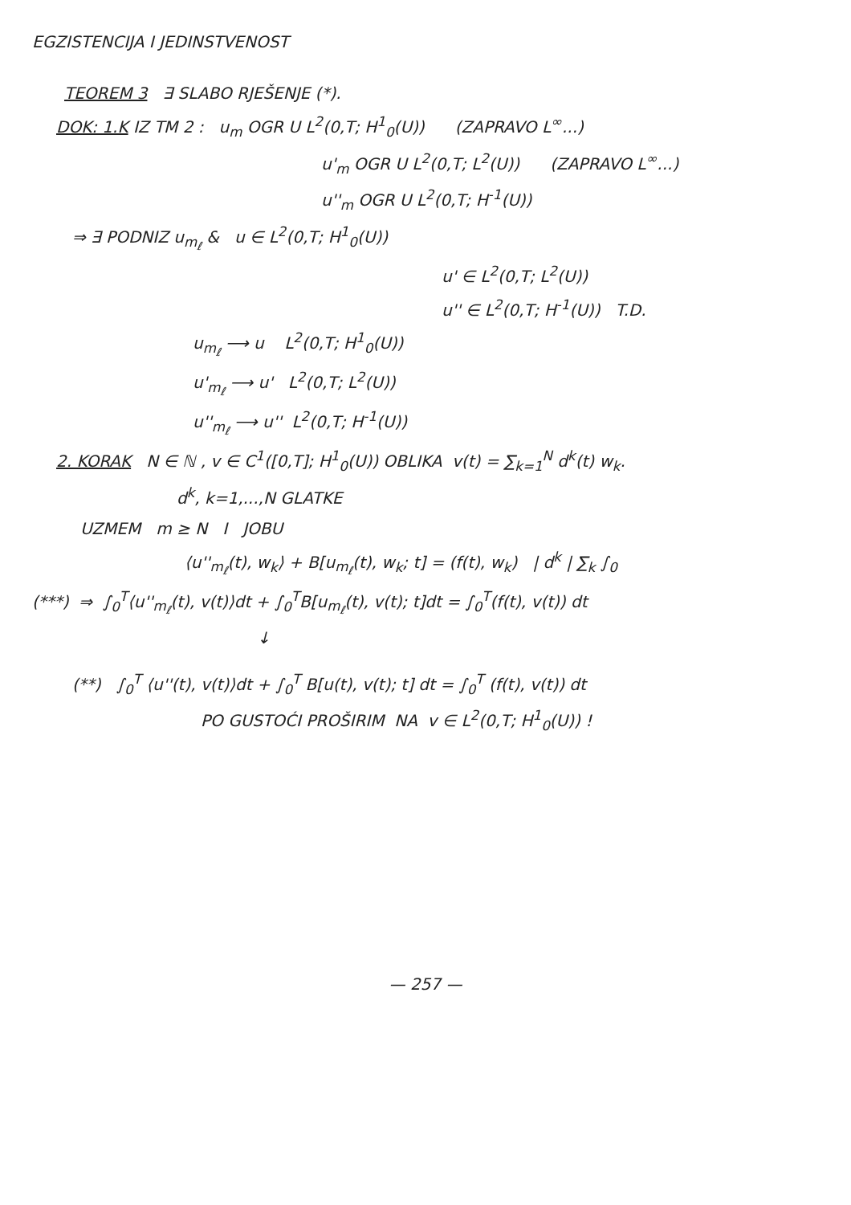EGZISTENCIJA I JEDINSTVENOST
TEOREM 3 ∃ SLABO RJEŠENJE (*).
DOK: 1.K IZ TM 2 : u<sub>m</sub> OGR U L<sup>2</sup>(0,T; H<sup>1</sup><sub>0</sub>(U)) (ZAPRAVO L<sup>∞</sup>...)
u'<sub>m</sub> OGR U L<sup>2</sup>(0,T; L<sup>2</sup>(U)) (ZAPRAVO L<sup>∞</sup>...)
u''<sub>m</sub> OGR U L<sup>2</sup>(0,T; H<sup>-1</sup>(U))
⇒ ∃ PODNIZ u<sub>m<sub>ℓ</sub></sub> & u ∈ L<sup>2</sup>(0,T; H<sup>1</sup><sub>0</sub>(U))
u' ∈ L<sup>2</sup>(0,T; L<sup>2</sup>(U))
u'' ∈ L<sup>2</sup>(0,T; H<sup>-1</sup>(U)) T.D.
u<sub>m<sub>ℓ</sub></sub> ⟶ u L<sup>2</sup>(0,T; H<sup>1</sup><sub>0</sub>(U))
u'<sub>m<sub>ℓ</sub></sub> ⟶ u' L<sup>2</sup>(0,T; L<sup>2</sup>(U))
u''<sub>m<sub>ℓ</sub></sub> ⟶ u'' L<sup>2</sup>(0,T; H<sup>-1</sup>(U))
2. KORAK N ∈ ℕ , v ∈ C<sup>1</sup>([0,T]; H<sup>1</sup><sub>0</sub>(U)) OBLIKA v(t) = ∑<sub>k=1</sub><sup>N</sup> d<sup>k</sup>(t) w<sub>k</sub>.
d<sup>k</sup>, k=1,...,N GLATKE
UZMEM m ≥ N I JOBU
⟨u''<sub>m<sub>ℓ</sub></sub>(t), w<sub>k</sub>⟩ + B[u<sub>m<sub>ℓ</sub></sub>(t), w<sub>k</sub>; t] = (f(t), w<sub>k</sub>) | d<sup>k</sup> | ∑<sub>k</sub> ∫<sub>0</sub>
(***) ⇒ ∫<sub>0</sub><sup>T</sup>⟨u''<sub>m<sub>ℓ</sub></sub>(t), v(t)⟩dt + ∫<sub>0</sub><sup>T</sup>B[u<sub>m<sub>ℓ</sub></sub>(t), v(t); t]dt = ∫<sub>0</sub><sup>T</sup>(f(t), v(t)) dt
↓
(**) ∫<sub>0</sub><sup>T</sup> ⟨u''(t), v(t)⟩dt + ∫<sub>0</sub><sup>T</sup> B[u(t), v(t); t] dt = ∫<sub>0</sub><sup>T</sup> (f(t), v(t)) dt
PO GUSTOĆI PROŠIRIM NA v ∈ L<sup>2</sup>(0,T; H<sup>1</sup><sub>0</sub>(U)) !
— 257 —